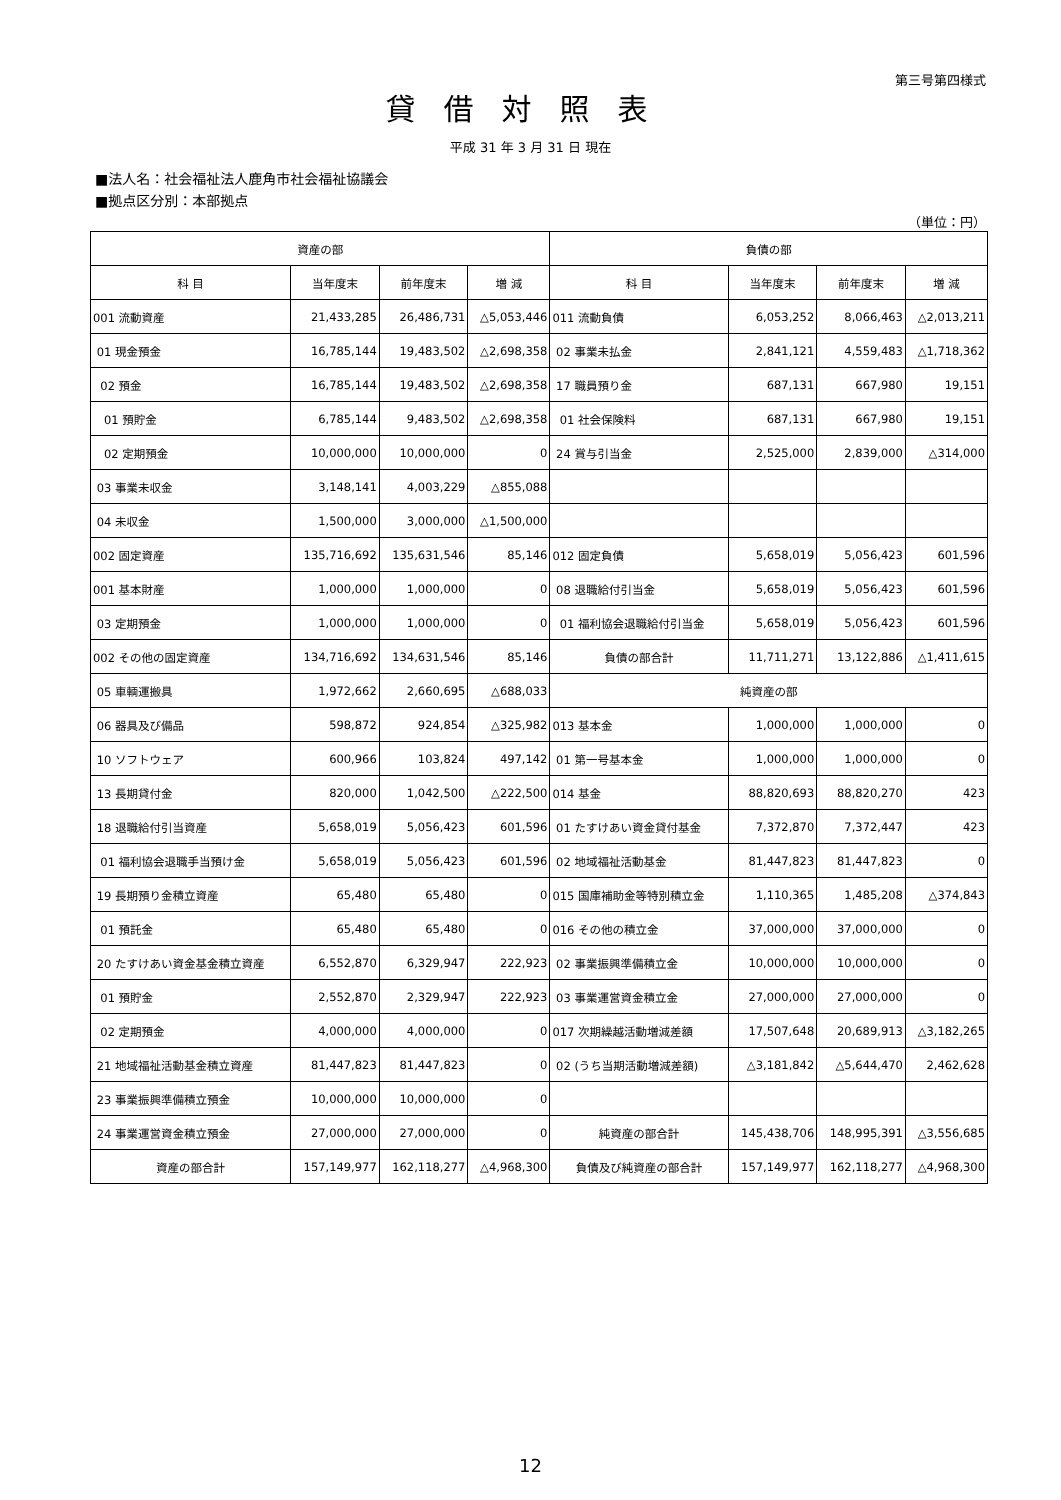第三号第四様式
貸借対照表
平成 31 年 3 月 31 日 現在
■法人名：社会福祉法人鹿角市社会福祉協議会
■拠点区分別：本部拠点
（単位：円）
| 資産の部 | | | | 負債の部 | | | |
| --- | --- | --- | --- | --- | --- | --- | --- |
| 科 目 | 当年度末 | 前年度末 | 増 減 | 科 目 | 当年度末 | 前年度末 | 増 減 |
| 001 流動資産 | 21,433,285 | 26,486,731 | △5,053,446 | 011 流動負債 | 6,053,252 | 8,066,463 | △2,013,211 |
| 01 現金預金 | 16,785,144 | 19,483,502 | △2,698,358 | 02 事業未払金 | 2,841,121 | 4,559,483 | △1,718,362 |
| 02 預金 | 16,785,144 | 19,483,502 | △2,698,358 | 17 職員預り金 | 687,131 | 667,980 | 19,151 |
| 01 預貯金 | 6,785,144 | 9,483,502 | △2,698,358 | 01 社会保険料 | 687,131 | 667,980 | 19,151 |
| 02 定期預金 | 10,000,000 | 10,000,000 | 0 | 24 賞与引当金 | 2,525,000 | 2,839,000 | △314,000 |
| 03 事業未収金 | 3,148,141 | 4,003,229 | △855,088 | | | | |
| 04 未収金 | 1,500,000 | 3,000,000 | △1,500,000 | | | | |
| 002 固定資産 | 135,716,692 | 135,631,546 | 85,146 | 012 固定負債 | 5,658,019 | 5,056,423 | 601,596 |
| 001 基本財産 | 1,000,000 | 1,000,000 | 0 | 08 退職給付引当金 | 5,658,019 | 5,056,423 | 601,596 |
| 03 定期預金 | 1,000,000 | 1,000,000 | 0 | 01 福利協会退職給付引当金 | 5,658,019 | 5,056,423 | 601,596 |
| 002 その他の固定資産 | 134,716,692 | 134,631,546 | 85,146 | 負債の部合計 | 11,711,271 | 13,122,886 | △1,411,615 |
| 05 車輌運搬具 | 1,972,662 | 2,660,695 | △688,033 | 純資産の部 | | | |
| 06 器具及び備品 | 598,872 | 924,854 | △325,982 | 013 基本金 | 1,000,000 | 1,000,000 | 0 |
| 10 ソフトウェア | 600,966 | 103,824 | 497,142 | 01 第一号基本金 | 1,000,000 | 1,000,000 | 0 |
| 13 長期貸付金 | 820,000 | 1,042,500 | △222,500 | 014 基金 | 88,820,693 | 88,820,270 | 423 |
| 18 退職給付引当資産 | 5,658,019 | 5,056,423 | 601,596 | 01 たすけあい資金貸付基金 | 7,372,870 | 7,372,447 | 423 |
| 01 福利協会退職手当預け金 | 5,658,019 | 5,056,423 | 601,596 | 02 地域福祉活動基金 | 81,447,823 | 81,447,823 | 0 |
| 19 長期預り金積立資産 | 65,480 | 65,480 | 0 | 015 国庫補助金等特別積立金 | 1,110,365 | 1,485,208 | △374,843 |
| 01 預託金 | 65,480 | 65,480 | 0 | 016 その他の積立金 | 37,000,000 | 37,000,000 | 0 |
| 20 たすけあい資金基金積立資産 | 6,552,870 | 6,329,947 | 222,923 | 02 事業振興準備積立金 | 10,000,000 | 10,000,000 | 0 |
| 01 預貯金 | 2,552,870 | 2,329,947 | 222,923 | 03 事業運営資金積立金 | 27,000,000 | 27,000,000 | 0 |
| 02 定期預金 | 4,000,000 | 4,000,000 | 0 | 017 次期繰越活動増減差額 | 17,507,648 | 20,689,913 | △3,182,265 |
| 21 地域福祉活動基金積立資産 | 81,447,823 | 81,447,823 | 0 | 02 (うち当期活動増減差額) | △3,181,842 | △5,644,470 | 2,462,628 |
| 23 事業振興準備積立預金 | 10,000,000 | 10,000,000 | 0 | | | | |
| 24 事業運営資金積立預金 | 27,000,000 | 27,000,000 | 0 | 純資産の部合計 | 145,438,706 | 148,995,391 | △3,556,685 |
| 資産の部合計 | 157,149,977 | 162,118,277 | △4,968,300 | 負債及び純資産の部合計 | 157,149,977 | 162,118,277 | △4,968,300 |
12